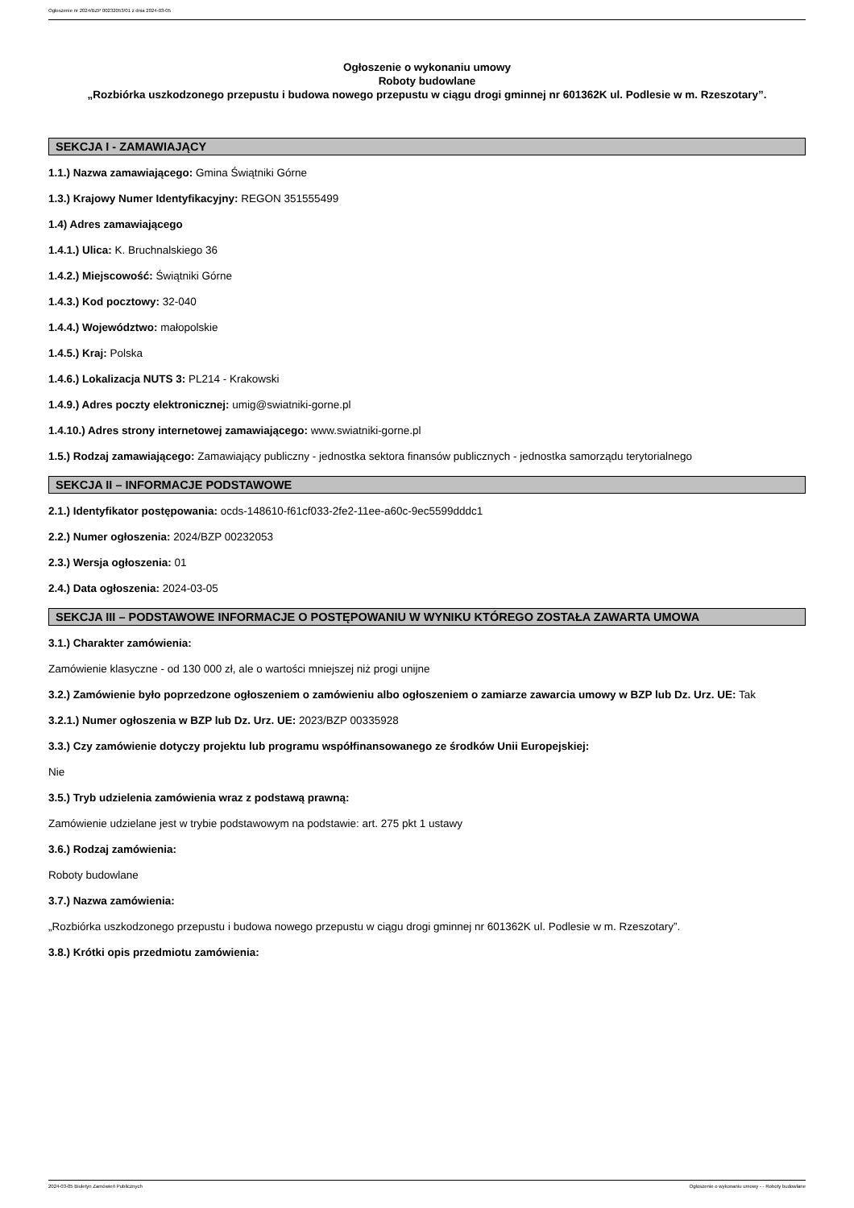Ogłoszenie nr 2024/BZP 00232053/01 z dnia 2024-03-05
Ogłoszenie o wykonaniu umowy
Roboty budowlane
„Rozbiórka uszkodzonego przepustu i budowa nowego przepustu w ciągu drogi gminnej nr 601362K ul. Podlesie w m. Rzeszotary”.
SEKCJA I - ZAMAWIAJĄCY
1.1.) Nazwa zamawiającego: Gmina Świątniki Górne
1.3.) Krajowy Numer Identyfikacyjny: REGON 351555499
1.4) Adres zamawiającego
1.4.1.) Ulica: K. Bruchnalskiego 36
1.4.2.) Miejscowość: Świątniki Górne
1.4.3.) Kod pocztowy: 32-040
1.4.4.) Województwo: małopolskie
1.4.5.) Kraj: Polska
1.4.6.) Lokalizacja NUTS 3: PL214 - Krakowski
1.4.9.) Adres poczty elektronicznej: umig@swiatniki-gorne.pl
1.4.10.) Adres strony internetowej zamawiającego: www.swiatniki-gorne.pl
1.5.) Rodzaj zamawiającego: Zamawiający publiczny - jednostka sektora finansów publicznych - jednostka samorządu terytorialnego
SEKCJA II – INFORMACJE PODSTAWOWE
2.1.) Identyfikator postępowania: ocds-148610-f61cf033-2fe2-11ee-a60c-9ec5599dddc1
2.2.) Numer ogłoszenia: 2024/BZP 00232053
2.3.) Wersja ogłoszenia: 01
2.4.) Data ogłoszenia: 2024-03-05
SEKCJA III – PODSTAWOWE INFORMACJE O POSTĘPOWANIU W WYNIKU KTÓREGO ZOSTAŁA ZAWARTA UMOWA
3.1.) Charakter zamówienia:
Zamówienie klasyczne - od 130 000 zł, ale o wartości mniejszej niż progi unijne
3.2.) Zamówienie było poprzedzone ogłoszeniem o zamówieniu albo ogłoszeniem o zamiarze zawarcia umowy w BZP lub Dz. Urz. UE: Tak
3.2.1.) Numer ogłoszenia w BZP lub Dz. Urz. UE: 2023/BZP 00335928
3.3.) Czy zamówienie dotyczy projektu lub programu współfinansowanego ze środków Unii Europejskiej:
Nie
3.5.) Tryb udzielenia zamówienia wraz z podstawą prawną:
Zamówienie udzielane jest w trybie podstawowym na podstawie: art. 275 pkt 1 ustawy
3.6.) Rodzaj zamówienia:
Roboty budowlane
3.7.) Nazwa zamówienia:
„Rozbiórka uszkodzonego przepustu i budowa nowego przepustu w ciągu drogi gminnej nr 601362K ul. Podlesie w m. Rzeszotary”.
3.8.) Krótki opis przedmiotu zamówienia:
2024-03-05 Biuletyn Zamówień Publicznych Ogłoszenie o wykonaniu umowy - - Roboty budowlane